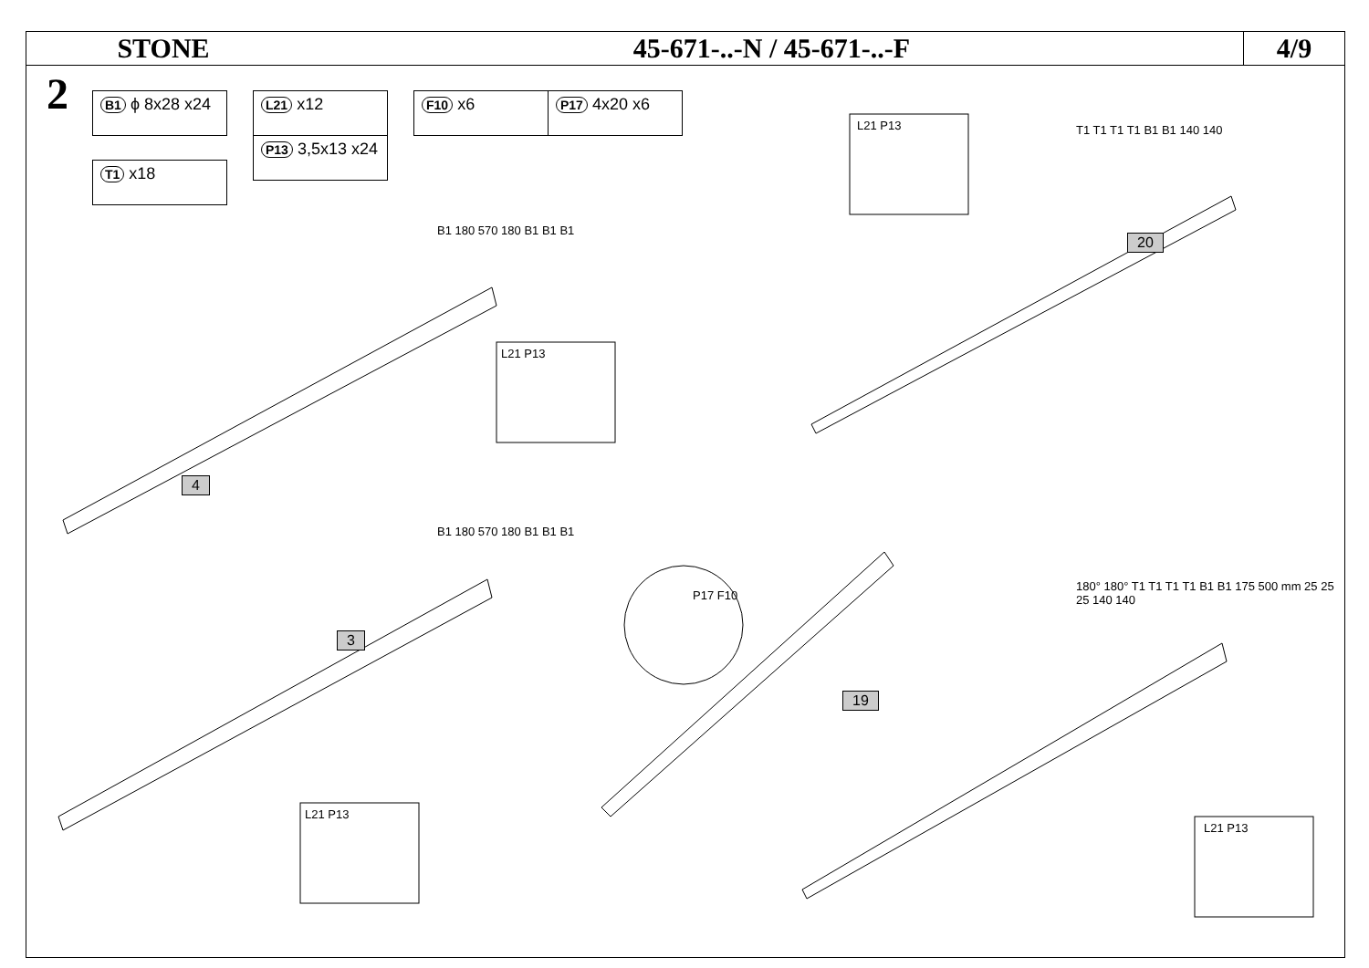STONE 45-671-..-N / 45-671-..-F
4/9
2
| B1 ϕ 8x28 x24 |
| T1 x18 |
| L21 x12 |
| P13 3,5x13 x24 |
| F10 x6 | P17 4x20 x6 |
4
3
20
19
L21 P13
L21 P13
L21 P13
L21 P13
P17 F10
B1 180 570 180 B1 B1 B1
B1 180 570 180 B1 B1 B1
T1 T1 T1 T1 B1 B1 140 140
180° 180° T1 T1 T1 T1 B1 B1 175 500 mm 25 25 25 140 140